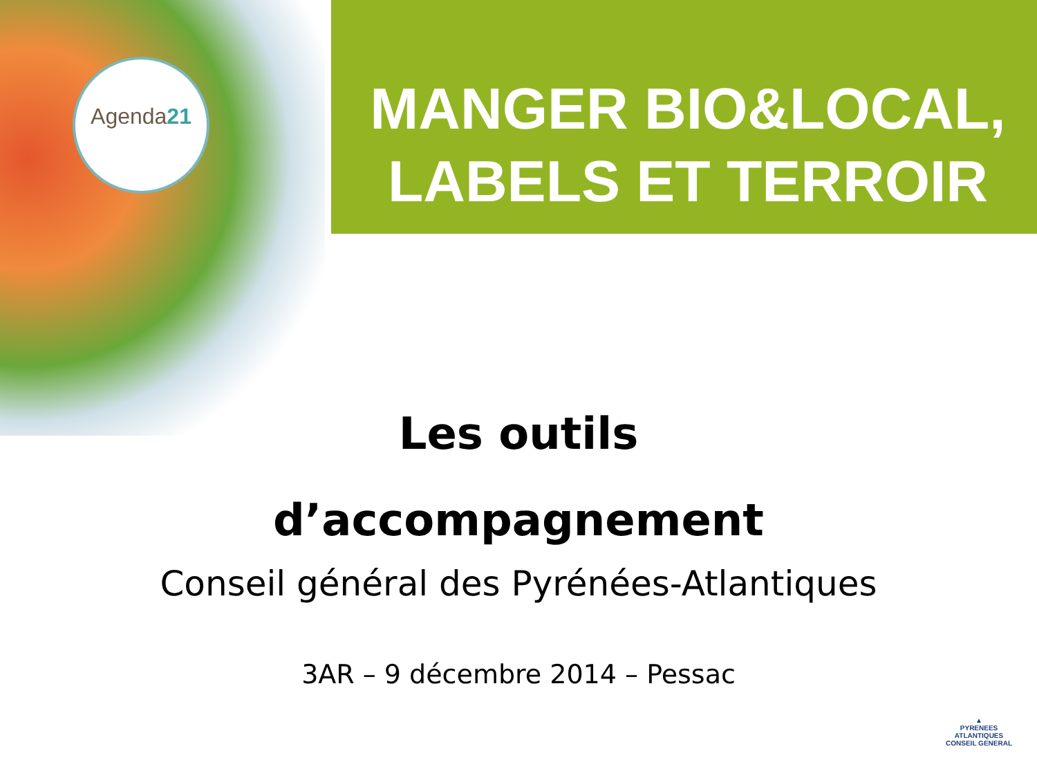Agenda21
MANGER BIO&LOCAL,
LABELS ET TERROIR
Les outils
d’accompagnement
Conseil général des Pyrénées-Atlantiques
3AR – 9 décembre 2014 – Pessac
▲
PYRENEES
ATLANTIQUES
CONSEIL GENERAL